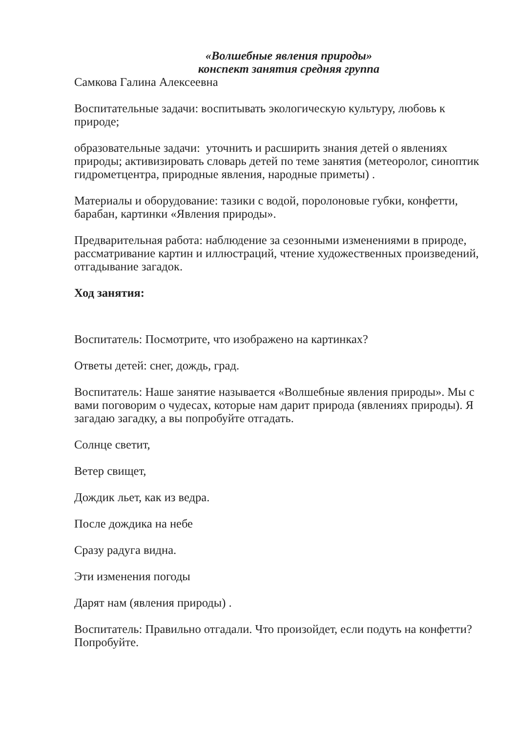«Волшебные явления природы»
конспект занятия средняя группа
Самкова Галина Алексеевна
Воспитательные задачи: воспитывать экологическую культуру, любовь к природе;
образовательные задачи: уточнить и расширить знания детей о явлениях природы; активизировать словарь детей по теме занятия (метеоролог, синоптик гидрометцентра, природные явления, народные приметы) .
Материалы и оборудование: тазики с водой, поролоновые губки, конфетти, барабан, картинки «Явления природы».
Предварительная работа: наблюдение за сезонными изменениями в природе, рассматривание картин и иллюстраций, чтение художественных произведений, отгадывание загадок.
Ход занятия:
Воспитатель: Посмотрите, что изображено на картинках?
Ответы детей: снег, дождь, град.
Воспитатель: Наше занятие называется «Волшебные явления природы». Мы с вами поговорим о чудесах, которые нам дарит природа (явлениях природы). Я загадаю загадку, а вы попробуйте отгадать.
Солнце светит,
Ветер свищет,
Дождик льет, как из ведра.
После дождика на небе
Сразу радуга видна.
Эти изменения погоды
Дарят нам (явления природы) .
Воспитатель: Правильно отгадали. Что произойдет, если подуть на конфетти? Попробуйте.